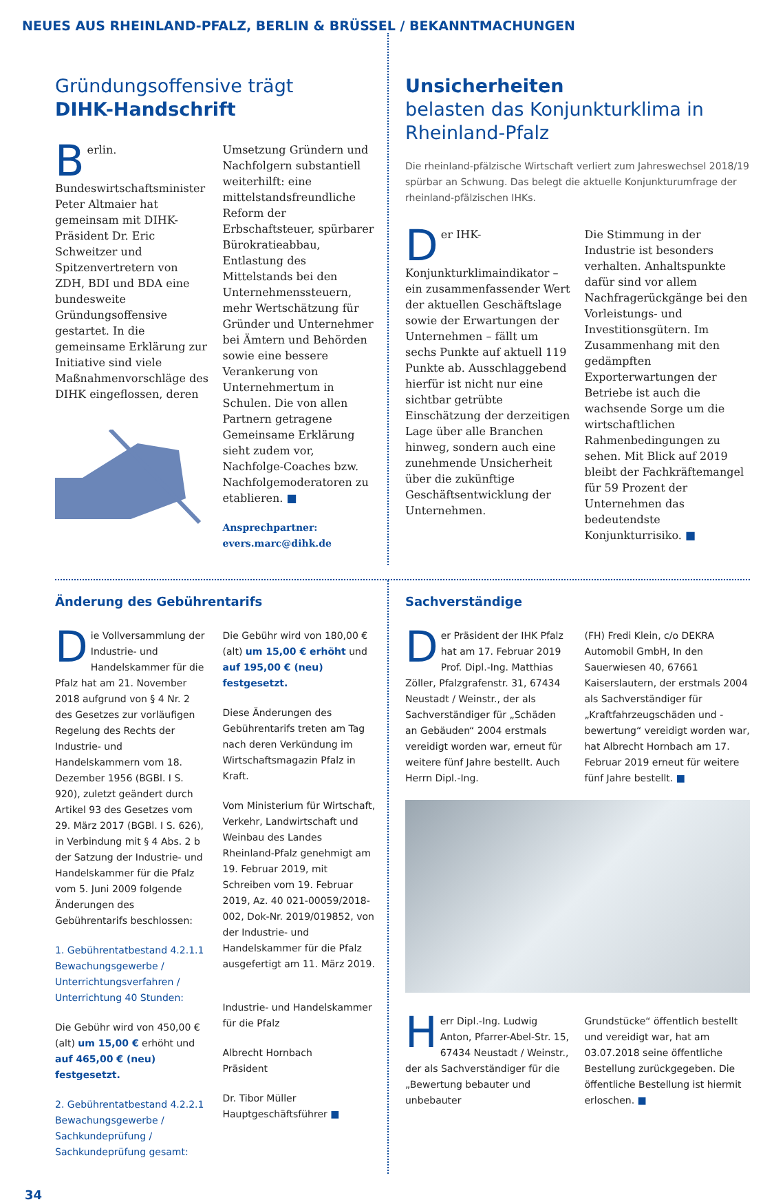NEUES AUS RHEINLAND-PFALZ, BERLIN & BRÜSSEL / BEKANNTMACHUNGEN
Gründungsoffensive trägt
DIHK-Handschrift
Berlin. Bundeswirtschaftsminister Peter Altmaier hat gemeinsam mit DIHK-Präsident Dr. Eric Schweitzer und Spitzenvertretern von ZDH, BDI und BDA eine bundesweite Gründungsoffensive gestartet. In die gemeinsame Erklärung zur Initiative sind viele Maßnahmenvorschläge des DIHK eingeflossen, deren
Umsetzung Gründern und Nachfolgern substantiell weiterhilft: eine mittelstandsfreundliche Reform der Erbschaftsteuer, spürbarer Bürokratieabbau, Entlastung des Mittelstands bei den Unternehmenssteuern, mehr Wertschätzung für Gründer und Unternehmer bei Ämtern und Behörden sowie eine bessere Verankerung von Unternehmertum in Schulen. Die von allen Partnern getragene Gemeinsame Erklärung sieht zudem vor, Nachfolge-Coaches bzw. Nachfolgemoderatoren zu etablieren. ■
Ansprechpartner:
evers.marc@dihk.de
Unsicherheiten
belasten das Konjunkturklima in Rheinland-Pfalz
Die rheinland-pfälzische Wirtschaft verliert zum Jahreswechsel 2018/19 spürbar an Schwung. Das belegt die aktuelle Konjunkturumfrage der rheinland-pfälzischen IHKs.
Der IHK-Konjunkturklimaindikator – ein zusammenfassender Wert der aktuellen Geschäftslage sowie der Erwartungen der Unternehmen – fällt um sechs Punkte auf aktuell 119 Punkte ab. Ausschlaggebend hierfür ist nicht nur eine sichtbar getrübte Einschätzung der derzeitigen Lage über alle Branchen hinweg, sondern auch eine zunehmende Unsicherheit über die zukünftige Geschäftsentwicklung der Unternehmen.
Die Stimmung in der Industrie ist besonders verhalten. Anhaltspunkte dafür sind vor allem Nachfragerückgänge bei den Vorleistungs- und Investitionsgütern. Im Zusammenhang mit den gedämpften Exporterwartungen der Betriebe ist auch die wachsende Sorge um die wirtschaftlichen Rahmenbedingungen zu sehen. Mit Blick auf 2019 bleibt der Fachkräftemangel für 59 Prozent der Unternehmen das bedeutendste Konjunkturrisiko. ■
Änderung des Gebührentarifs
Die Vollversammlung der Industrie- und Handelskammer für die Pfalz hat am 21. November 2018 aufgrund von § 4 Nr. 2 des Gesetzes zur vorläufigen Regelung des Rechts der Industrie- und Handelskammern vom 18. Dezember 1956 (BGBl. I S. 920), zuletzt geändert durch Artikel 93 des Gesetzes vom 29. März 2017 (BGBl. I S. 626), in Verbindung mit § 4 Abs. 2 b der Satzung der Industrie- und Handelskammer für die Pfalz vom 5. Juni 2009 folgende Änderungen des Gebührentarifs beschlossen:
1. Gebührentatbestand 4.2.1.1 Bewachungsgewerbe / Unterrichtungsverfahren / Unterrichtung 40 Stunden:
Die Gebühr wird von 450,00 € (alt) um 15,00 € erhöht und auf 465,00 € (neu) festgesetzt.
2. Gebührentatbestand 4.2.2.1 Bewachungsgewerbe / Sachkundeprüfung / Sachkundeprüfung gesamt:
Die Gebühr wird von 180,00 € (alt) um 15,00 € erhöht und auf 195,00 € (neu) festgesetzt.
Diese Änderungen des Gebührentarifs treten am Tag nach deren Verkündung im Wirtschaftsmagazin Pfalz in Kraft.
Vom Ministerium für Wirtschaft, Verkehr, Landwirtschaft und Weinbau des Landes Rheinland-Pfalz genehmigt am 19. Februar 2019, mit Schreiben vom 19. Februar 2019, Az. 40 021-00059/2018-002, Dok-Nr. 2019/019852, von der Industrie- und Handelskammer für die Pfalz ausgefertigt am 11. März 2019.
Industrie- und Handelskammer für die Pfalz
Albrecht Hornbach
Präsident
Dr. Tibor Müller
Hauptgeschäftsführer ■
Sachverständige
Der Präsident der IHK Pfalz hat am 17. Februar 2019 Prof. Dipl.-Ing. Matthias Zöller, Pfalzgrafenstr. 31, 67434 Neustadt / Weinstr., der als Sachverständiger für „Schäden an Gebäuden“ 2004 erstmals vereidigt worden war, erneut für weitere fünf Jahre bestellt. Auch Herrn Dipl.-Ing.
(FH) Fredi Klein, c/o DEKRA Automobil GmbH, In den Sauerwiesen 40, 67661 Kaiserslautern, der erstmals 2004 als Sachverständiger für „Kraftfahrzeugschäden und -bewertung“ vereidigt worden war, hat Albrecht Hornbach am 17. Februar 2019 erneut für weitere fünf Jahre bestellt. ■
Herr Dipl.-Ing. Ludwig Anton, Pfarrer-Abel-Str. 15, 67434 Neustadt / Weinstr., der als Sachverständiger für die „Bewertung bebauter und unbebauter
Grundstücke“ öffentlich bestellt und vereidigt war, hat am 03.07.2018 seine öffentliche Bestellung zurückgegeben. Die öffentliche Bestellung ist hiermit erloschen. ■
34